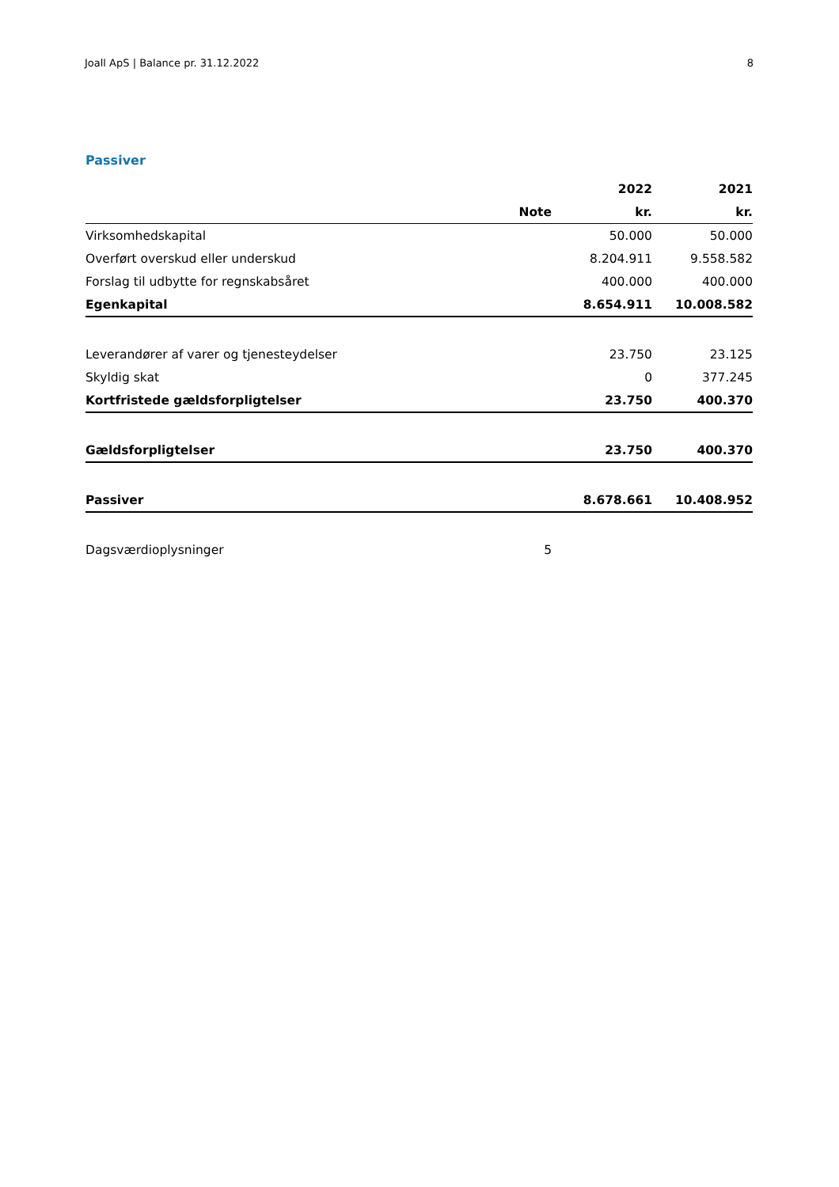Joall ApS | Balance pr. 31.12.2022 8
Passiver
| | | 2022 | 2021 |
| --- | --- | --- | --- |
| | Note | kr. | kr. |
| Virksomhedskapital | | 50.000 | 50.000 |
| Overført overskud eller underskud | | 8.204.911 | 9.558.582 |
| Forslag til udbytte for regnskabsåret | | 400.000 | 400.000 |
| Egenkapital | | 8.654.911 | 10.008.582 |
| Leverandører af varer og tjenesteydelser | | 23.750 | 23.125 |
| Skyldig skat | | 0 | 377.245 |
| Kortfristede gældsforpligtelser | | 23.750 | 400.370 |
| Gældsforpligtelser | | 23.750 | 400.370 |
| Passiver | | 8.678.661 | 10.408.952 |
| Dagsværdioplysninger | 5 | | |